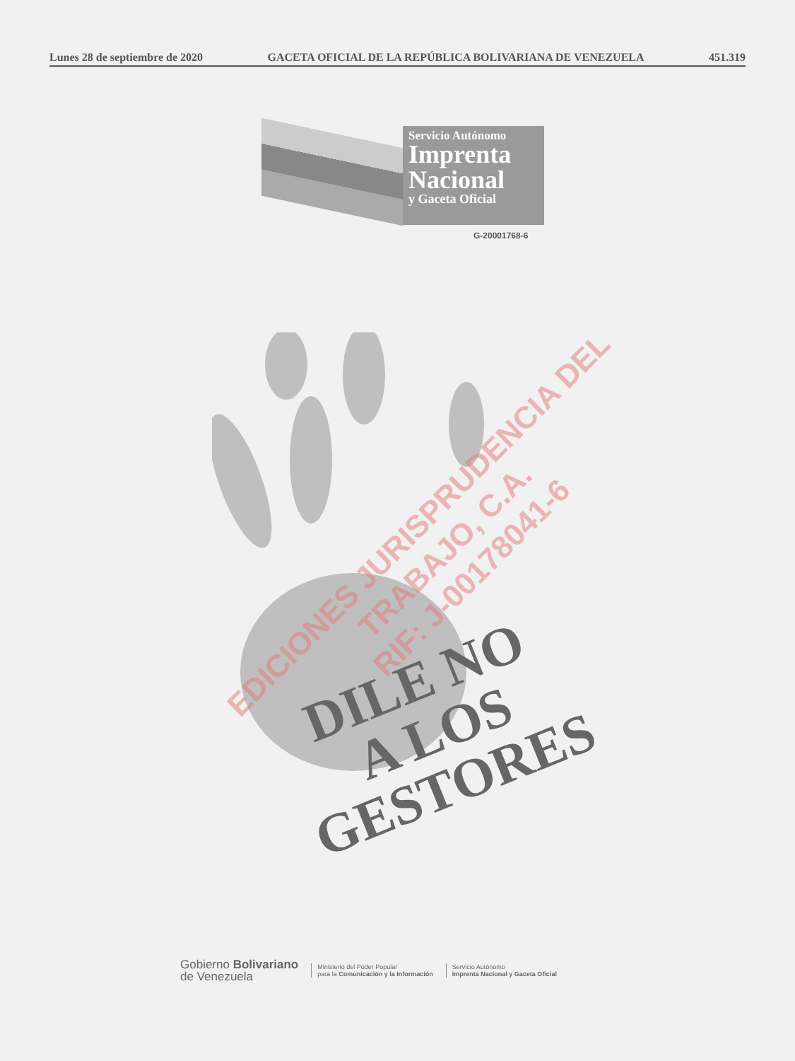Lunes 28 de septiembre de 2020 GACETA OFICIAL DE LA REPÚBLICA BOLIVARIANA DE VENEZUELA 451.319
Servicio Autónomo
Imprenta
Nacional
y Gaceta Oficial
G-20001768-6
DILE NO
A LOS GESTORES
EDICIONES JURISPRUDENCIA DEL TRABAJO, C.A.
RIF: J-00178041-6
Gobierno Bolivariano
de Venezuela
Ministerio del Poder Popular
para la Comunicación y la Información
Servicio Autónomo
Imprenta Nacional y Gaceta Oficial